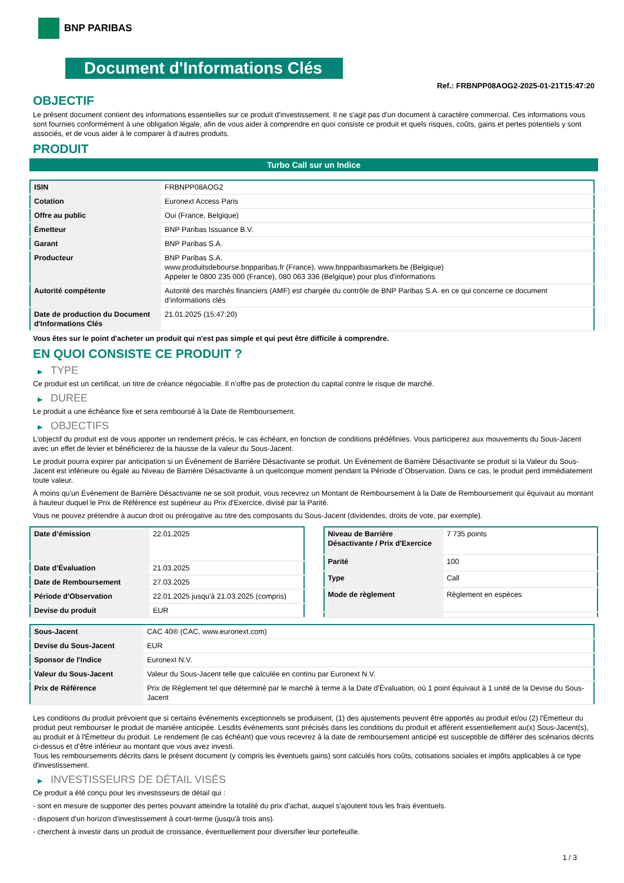BNP PARIBAS
Document d'Informations Clés
Ref.: FRBNPP08AOG2-2025-01-21T15:47:20
OBJECTIF
Le présent document contient des informations essentielles sur ce produit d'investissement. Il ne s'agit pas d'un document à caractère commercial. Ces informations vous sont fournies conformément à une obligation légale, afin de vous aider à comprendre en quoi consiste ce produit et quels risques, coûts, gains et pertes potentiels y sont associés, et de vous aider à le comparer à d'autres produits.
PRODUIT
Turbo Call sur un Indice
| ISIN | FRBNPP08AOG2 |
| Cotation | Euronext Access Paris |
| Offre au public | Oui (France, Belgique) |
| Émetteur | BNP Paribas Issuance B.V. |
| Garant | BNP Paribas S.A. |
| Producteur | BNP Paribas S.A. www.produitsdebourse.bnpparibas.fr (France), www.bnpparibasmarkets.be (Belgique) Appeler le 0800 235 000 (France), 080 063 336 (Belgique) pour plus d'informations |
| Autorité compétente | Autorité des marchés financiers (AMF) est chargée du contrôle de BNP Paribas S.A. en ce qui concerne ce document d’informations clés |
| Date de production du Document d'Informations Clés | 21.01.2025 (15:47:20) |
Vous êtes sur le point d'acheter un produit qui n'est pas simple et qui peut être difficile à comprendre.
EN QUOI CONSISTE CE PRODUIT ?
▶ TYPE
Ce produit est un certificat, un titre de créance négociable. Il n’offre pas de protection du capital contre le risque de marché.
▶ DUREE
Le produit a une échéance fixe et sera remboursé à la Date de Remboursement.
▶ OBJECTIFS
L'objectif du produit est de vous apporter un rendement précis, le cas échéant, en fonction de conditions prédéfinies. Vous participerez aux mouvements du Sous-Jacent avec un effet de levier et bénéficierez de la hausse de la valeur du Sous-Jacent.
Le produit pourra expirer par anticipation si un Événement de Barrière Désactivante se produit. Un Événement de Barrière Désactivante se produit si la Valeur du Sous-Jacent est inférieure ou égale au Niveau de Barrière Désactivante à un quelconque moment pendant la Période d´Observation. Dans ce cas, le produit perd immédiatement toute valeur.
À moins qu'un Événement de Barrière Désactivante ne se soit produit, vous recevrez un Montant de Remboursement à la Date de Remboursement qui équivaut au montant à hauteur duquel le Prix de Référence est supérieur au Prix d'Exercice, divisé par la Parité.
Vous ne pouvez prétendre à aucun droit ou prérogative au titre des composants du Sous-Jacent (dividendes, droits de vote, par exemple).
| Date d’émission | 22.01.2025 |
| Date d'Évaluation | 21.03.2025 |
| Date de Remboursement | 27.03.2025 |
| Période d'Observation | 22.01.2025 jusqu'à 21.03.2025 (compris) |
| Devise du produit | EUR |
| Niveau de Barrière Désactivante / Prix d'Exercice | 7 735 points |
| Parité | 100 |
| Type | Call |
| Mode de règlement | Règlement en espèces |
| Sous-Jacent | CAC 40® (CAC, www.euronext.com) |
| Devise du Sous-Jacent | EUR |
| Sponsor de l'Indice | Euronext N.V. |
| Valeur du Sous-Jacent | Valeur du Sous-Jacent telle que calculée en continu par Euronext N.V. |
| Prix de Référence | Prix de Règlement tel que déterminé par le marché à terme à la Date d'Évaluation, où 1 point équivaut à 1 unité de la Devise du Sous-Jacent |
Les conditions du produit prévoient que si certains événements exceptionnels se produisent, (1) des ajustements peuvent être apportés au produit et/ou (2) l'Émetteur du produit peut rembourser le produit de manière anticipée. Lesdits événements sont précisés dans les conditions du produit et afférent essentiellement au(x) Sous-Jacent(s), au produit et à l'Émetteur du produit. Le rendement (le cas échéant) que vous recevrez à la date de remboursement anticipé est susceptible de différer des scénarios décrits ci-dessus et d’être inférieur au montant que vous avez investi.
Tous les remboursements décrits dans le présent document (y compris les éventuels gains) sont calculés hors coûts, cotisations sociales et impôts applicables à ce type d'investissement.
▶ INVESTISSEURS DE DÉTAIL VISÉS
Ce produit a été conçu pour les investisseurs de détail qui :
- sont en mesure de supporter des pertes pouvant atteindre la totalité du prix d'achat, auquel s'ajoutent tous les frais éventuels.
- disposent d'un horizon d'investissement à court-terme (jusqu'à trois ans).
- cherchent à investir dans un produit de croissance, éventuellement pour diversifier leur portefeuille.
1 / 3